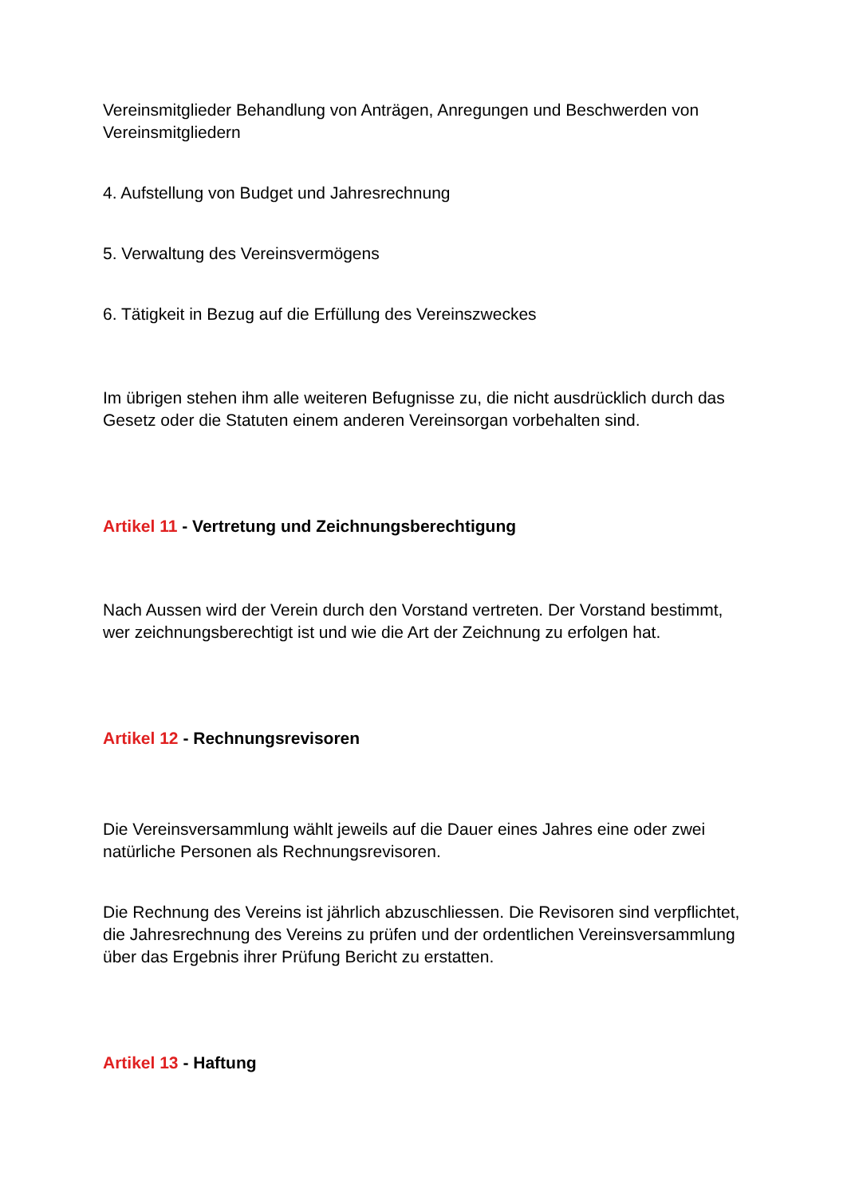Vereinsmitglieder Behandlung von Anträgen, Anregungen und Beschwerden von Vereinsmitgliedern
4. Aufstellung von Budget und Jahresrechnung
5. Verwaltung des Vereinsvermögens
6. Tätigkeit in Bezug auf die Erfüllung des Vereinszweckes
Im übrigen stehen ihm alle weiteren Befugnisse zu, die nicht ausdrücklich durch das Gesetz oder die Statuten einem anderen Vereinsorgan vorbehalten sind.
Artikel 11 - Vertretung und Zeichnungsberechtigung
Nach Aussen wird der Verein durch den Vorstand vertreten. Der Vorstand bestimmt, wer zeichnungsberechtigt ist und wie die Art der Zeichnung zu erfolgen hat.
Artikel 12 - Rechnungsrevisoren
Die Vereinsversammlung wählt jeweils auf die Dauer eines Jahres eine oder zwei natürliche Personen als Rechnungsrevisoren.
Die Rechnung des Vereins ist jährlich abzuschliessen. Die Revisoren sind verpflichtet, die Jahresrechnung des Vereins zu prüfen und der ordentlichen Vereinsversammlung über das Ergebnis ihrer Prüfung Bericht zu erstatten.
Artikel 13 - Haftung